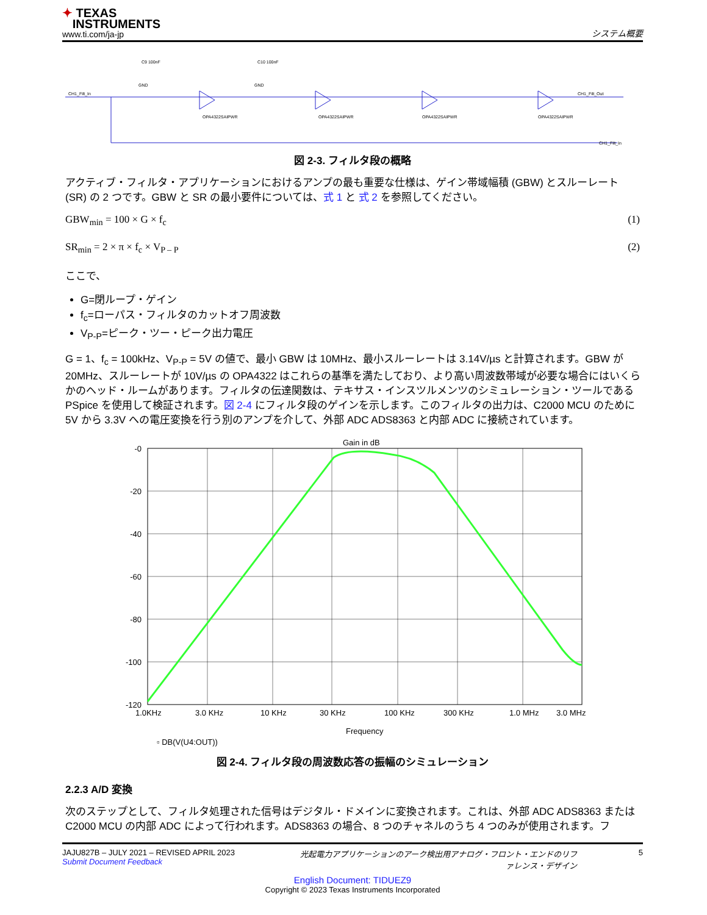✦ TEXAS
INSTRUMENTS
www.ti.com/ja-jp
システム概要
CH1_Filt_In
OPA4322SAIPWR
OPA4322SAIPWR
OPA4322SAIPWR
OPA4322SAIPWR
CH1_Filt_Out
CH1_Filt_In
C9 100nF
C10 100nF
GND
GND
図 2-3. フィルタ段の概略
アクティブ・フィルタ・アプリケーションにおけるアンプの最も重要な仕様は、ゲイン帯域幅積 (GBW) とスルーレート (SR) の 2 つです。GBW と SR の最小要件については、式 1 と 式 2 を参照してください。
GBW<sub>min</sub> = 100 × G × f<sub>c</sub> (1)
SR<sub>min</sub> = 2 × π × f<sub>c</sub> × V<sub>P – P</sub> (2)
ここで、
G=閉ループ・ゲイン
f<sub>c</sub>=ローパス・フィルタのカットオフ周波数
V<sub>P-P</sub>=ピーク・ツー・ピーク出力電圧
G = 1、f<sub>c</sub> = 100kHz、V<sub>P-P</sub> = 5V の値で、最小 GBW は 10MHz、最小スルーレートは 3.14V/µs と計算されます。GBW が 20MHz、スルーレートが 10V/µs の OPA4322 はこれらの基準を満たしており、より高い周波数帯域が必要な場合にはいくらかのヘッド・ルームがあります。フィルタの伝達関数は、テキサス・インスツルメンツのシミュレーション・ツールである PSpice を使用して検証されます。図 2-4 にフィルタ段のゲインを示します。このフィルタの出力は、C2000 MCU のために 5V から 3.3V への電圧変換を行う別のアンプを介して、外部 ADC ADS8363 と内部 ADC に接続されています。
Gain in dB
-0
-20
-40
-60
-80
-100
-120
1.0KHz
3.0 KHz
10 KHz
30 KHz
100 KHz
300 KHz
1.0 MHz
3.0 MHz
Frequency
▫ DB(V(U4:OUT))
図 2-4. フィルタ段の周波数応答の振幅のシミュレーション
2.2.3 A/D 変換
次のステップとして、フィルタ処理された信号はデジタル・ドメインに変換されます。これは、外部 ADC ADS8363 または C2000 MCU の内部 ADC によって行われます。ADS8363 の場合、8 つのチャネルのうち 4 つのみが使用されます。フ
JAJU827B – JULY 2021 – REVISED APRIL 2023
Submit Document Feedback
光起電力アプリケーションのアーク検出用アナログ・フロント・エンドのリファレンス・デザイン
5
English Document: TIDUEZ9
Copyright © 2023 Texas Instruments Incorporated